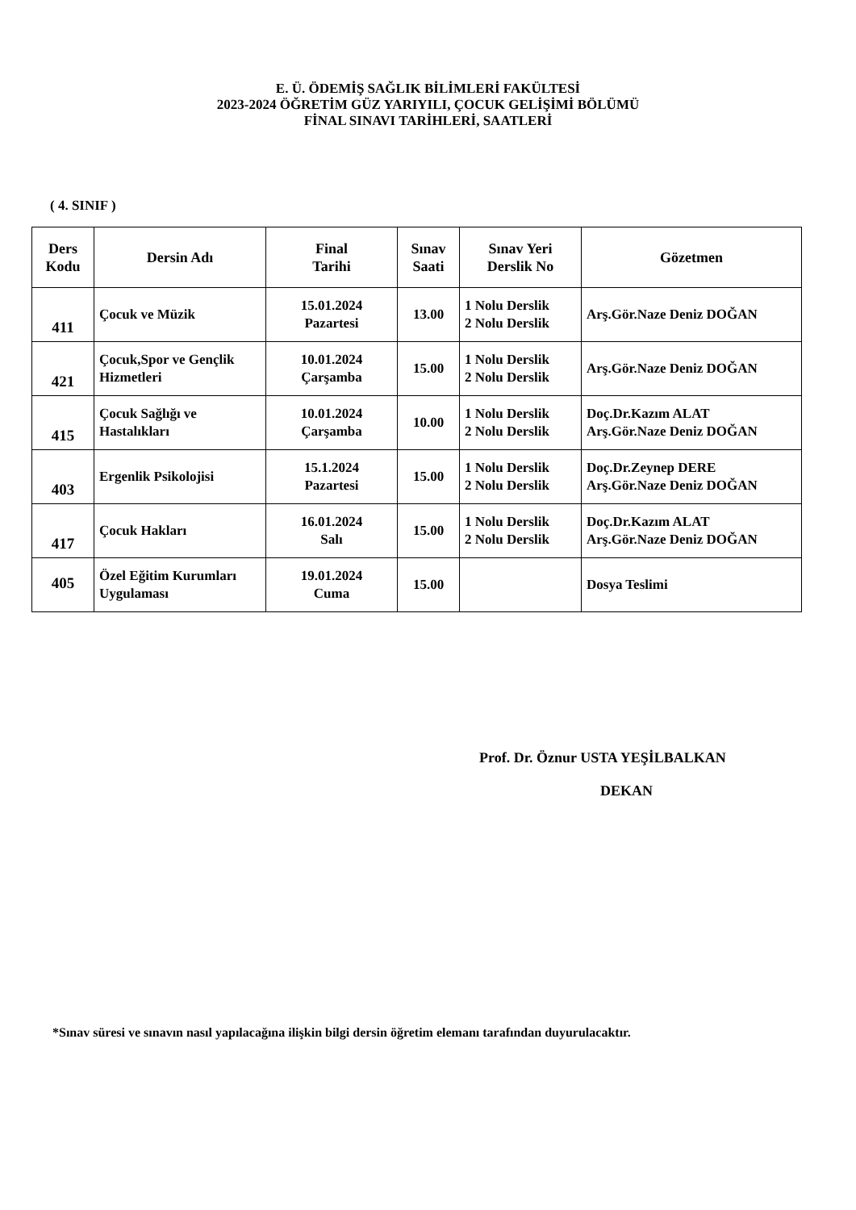E. Ü. ÖDEMİŞ SAĞLIK BİLİMLERİ FAKÜLTESİ
2023-2024 ÖĞRETİM GÜZ YARIYILI, ÇOCUK GELİŞİMİ BÖLÜMÜ
FİNAL SINAVI TARİHLERİ, SAATLERİ
( 4. SINIF )
| Ders Kodu | Dersin Adı | Final Tarihi | Sınav Saati | Sınav Yeri Derslik No | Gözetmen |
| --- | --- | --- | --- | --- | --- |
| 411 | Çocuk ve Müzik | 15.01.2024 Pazartesi | 13.00 | 1 Nolu Derslik 2 Nolu Derslik | Arş.Gör.Naze Deniz DOĞAN |
| 421 | Çocuk,Spor ve Gençlik Hizmetleri | 10.01.2024 Çarşamba | 15.00 | 1 Nolu Derslik 2 Nolu Derslik | Arş.Gör.Naze Deniz DOĞAN |
| 415 | Çocuk Sağlığı ve Hastalıkları | 10.01.2024 Çarşamba | 10.00 | 1 Nolu Derslik 2 Nolu Derslik | Doç.Dr.Kazım ALAT Arş.Gör.Naze Deniz DOĞAN |
| 403 | Ergenlik Psikolojisi | 15.1.2024 Pazartesi | 15.00 | 1 Nolu Derslik 2 Nolu Derslik | Doç.Dr.Zeynep DERE Arş.Gör.Naze Deniz DOĞAN |
| 417 | Çocuk Hakları | 16.01.2024 Salı | 15.00 | 1 Nolu Derslik 2 Nolu Derslik | Doç.Dr.Kazım ALAT Arş.Gör.Naze Deniz DOĞAN |
| 405 | Özel Eğitim Kurumları Uygulaması | 19.01.2024 Cuma | 15.00 | | Dosya Teslimi |
Prof. Dr. Öznur USTA YEŞİLBALKAN
DEKAN
*Sınav süresi ve sınavın nasıl yapılacağına ilişkin bilgi dersin öğretim elemanı tarafından duyurulacaktır.